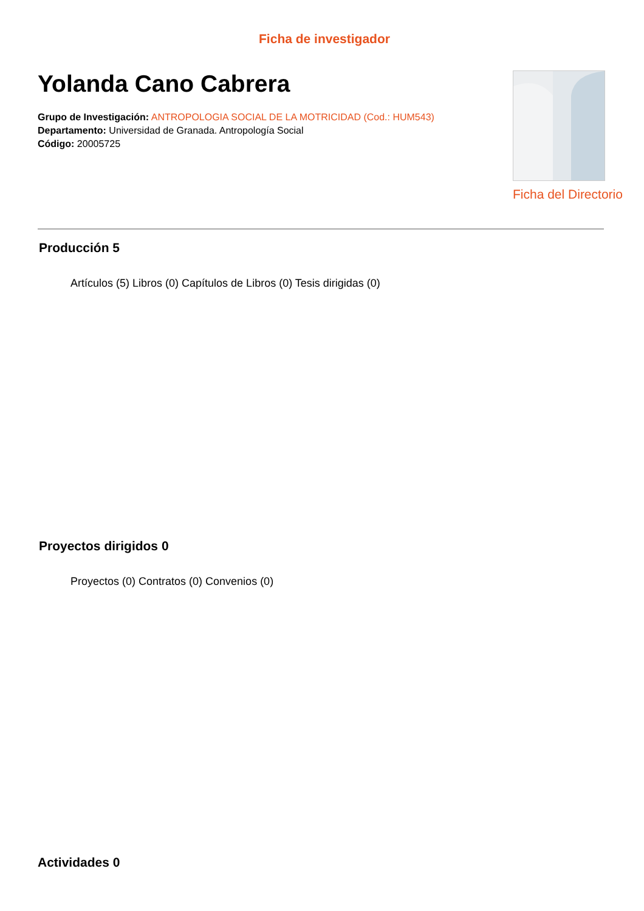Ficha de investigador
Yolanda Cano Cabrera
Grupo de Investigación: ANTROPOLOGIA SOCIAL DE LA MOTRICIDAD (Cod.: HUM543)
Departamento: Universidad de Granada. Antropología Social
Código: 20005725
Ficha del Directorio
Producción 5
Artículos (5) Libros (0) Capítulos de Libros (0) Tesis dirigidas (0)
Proyectos dirigidos 0
Proyectos (0) Contratos (0) Convenios (0)
Actividades 0